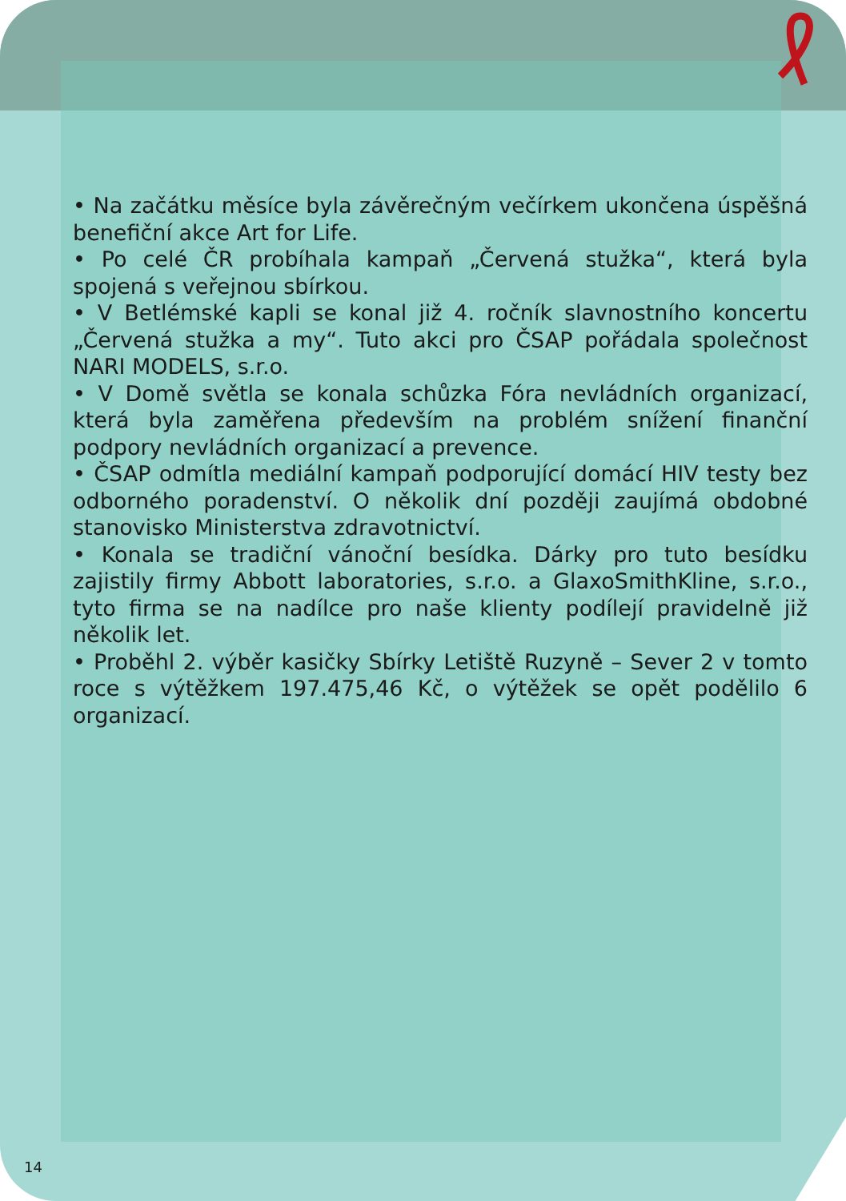• Na začátku měsíce byla závěrečným večírkem ukončena úspěšná benefiční akce Art for Life.
• Po celé ČR probíhala kampaň „Červená stužka“, která byla spojená s veřejnou sbírkou.
• V Betlémské kapli se konal již 4. ročník slavnostního koncertu „Červená stužka a my“. Tuto akci pro ČSAP pořádala společnost NARI MODELS, s.r.o.
• V Domě světla se konala schůzka Fóra nevládních organizací, která byla zaměřena především na problém snížení finanční podpory nevládních organizací a prevence.
• ČSAP odmítla mediální kampaň podporující domácí HIV testy bez odborného poradenství. O několik dní později zaujímá obdobné stanovisko Ministerstva zdravotnictví.
• Konala se tradiční vánoční besídka. Dárky pro tuto besídku zajistily firmy Abbott laboratories, s.r.o. a GlaxoSmithKline, s.r.o., tyto firma se na nadílce pro naše klienty podílejí pravidelně již několik let.
• Proběhl 2. výběr kasičky Sbírky Letiště Ruzyně – Sever 2 v tomto roce s výtěžkem 197.475,46 Kč, o výtěžek se opět podělilo 6 organizací.
14